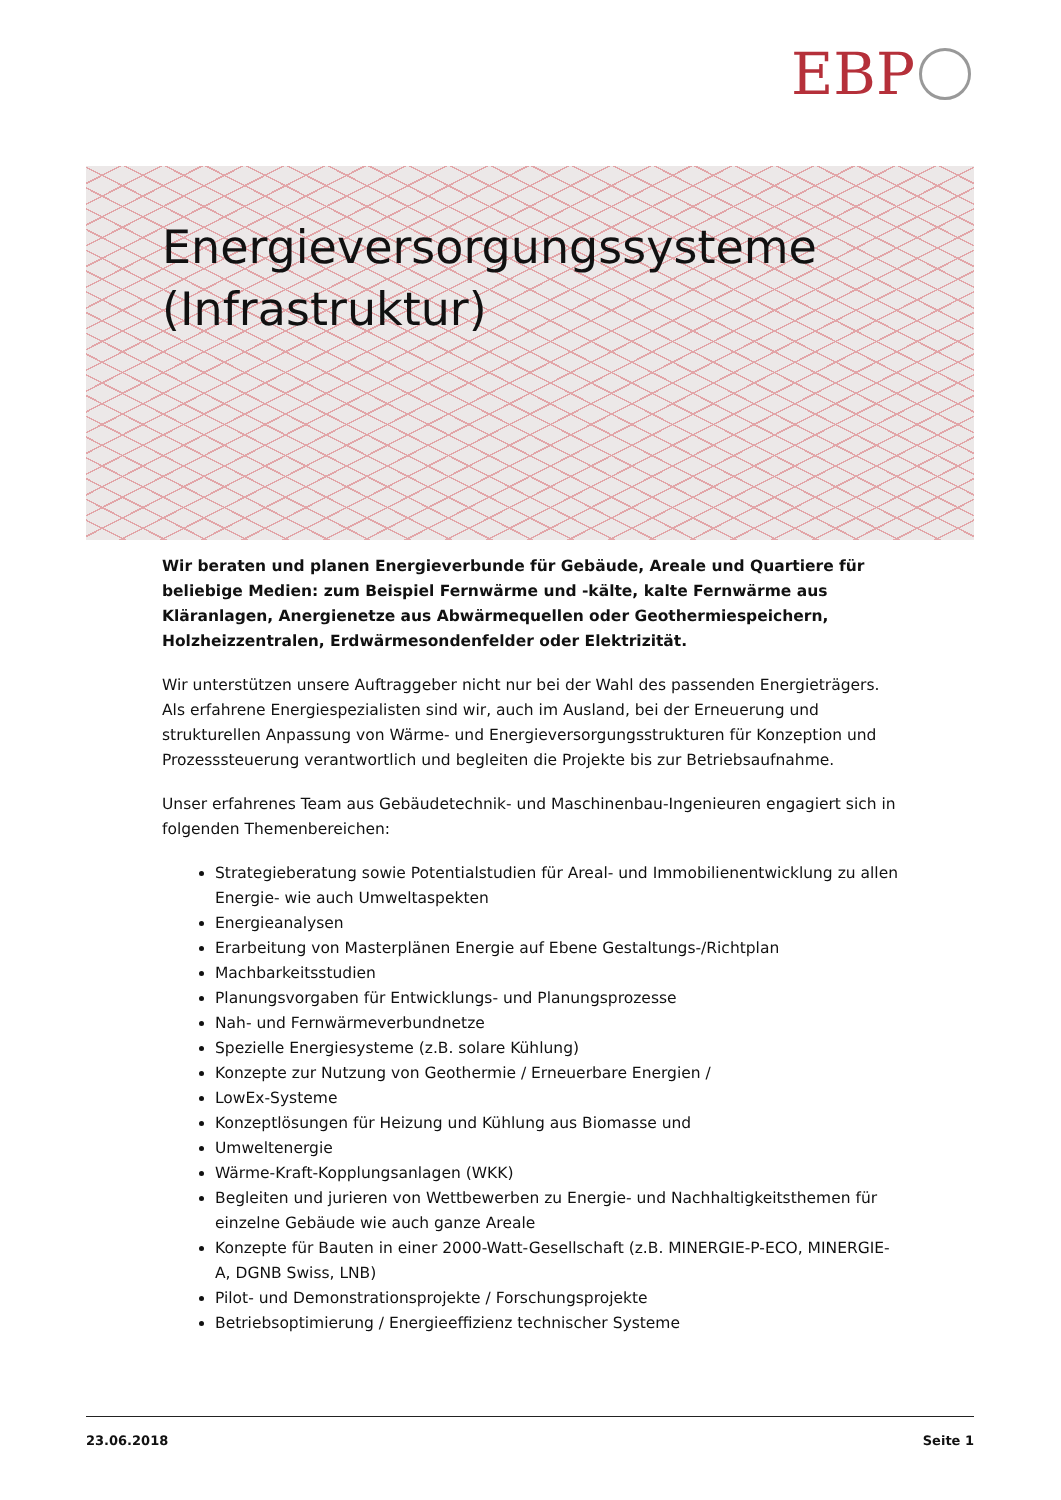EBP
Energieversorgungssysteme
(Infrastruktur)
Wir beraten und planen Energieverbunde für Gebäude, Areale und Quartiere für beliebige Medien: zum Beispiel Fernwärme und -kälte, kalte Fernwärme aus Kläranlagen, Anergienetze aus Abwärmequellen oder Geothermiespeichern, Holzheizzentralen, Erdwärmesondenfelder oder Elektrizität.
Wir unterstützen unsere Auftraggeber nicht nur bei der Wahl des passenden Energieträgers. Als erfahrene Energiespezialisten sind wir, auch im Ausland, bei der Erneuerung und strukturellen Anpassung von Wärme- und Energieversorgungsstrukturen für Konzeption und Prozesssteuerung verantwortlich und begleiten die Projekte bis zur Betriebsaufnahme.
Unser erfahrenes Team aus Gebäudetechnik- und Maschinenbau-Ingenieuren engagiert sich in folgenden Themenbereichen:
Strategieberatung sowie Potentialstudien für Areal- und Immobilienentwicklung zu allen Energie- wie auch Umweltaspekten
Energieanalysen
Erarbeitung von Masterplänen Energie auf Ebene Gestaltungs-/Richtplan
Machbarkeitsstudien
Planungsvorgaben für Entwicklungs- und Planungsprozesse
Nah- und Fernwärmeverbundnetze
Spezielle Energiesysteme (z.B. solare Kühlung)
Konzepte zur Nutzung von Geothermie / Erneuerbare Energien /
LowEx-Systeme
Konzeptlösungen für Heizung und Kühlung aus Biomasse und
Umweltenergie
Wärme-Kraft-Kopplungsanlagen (WKK)
Begleiten und jurieren von Wettbewerben zu Energie- und Nachhaltigkeitsthemen für einzelne Gebäude wie auch ganze Areale
Konzepte für Bauten in einer 2000-Watt-Gesellschaft (z.B. MINERGIE-P-ECO, MINERGIE-A, DGNB Swiss, LNB)
Pilot- und Demonstrationsprojekte / Forschungsprojekte
Betriebsoptimierung / Energieeffizienz technischer Systeme
23.06.2018 Seite 1